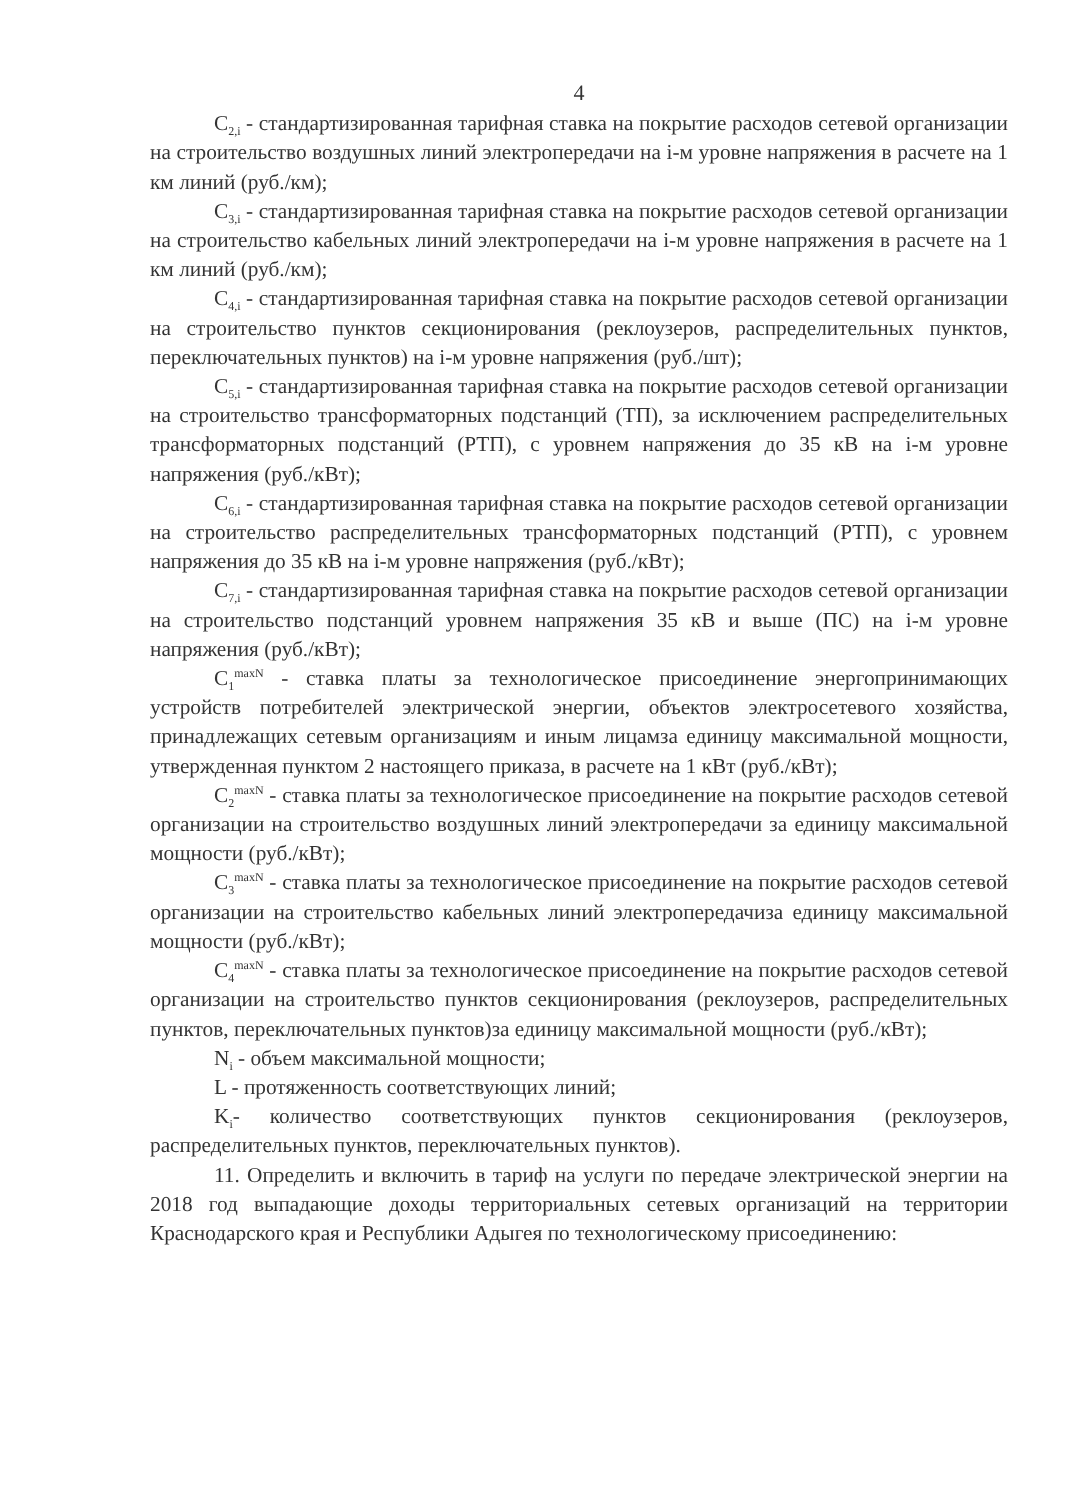4
C<sub>2,i</sub> - стандартизированная тарифная ставка на покрытие расходов сетевой организации на строительство воздушных линий электропередачи на i-м уровне напряжения в расчете на 1 км линий (руб./км);
C<sub>3,i</sub> - стандартизированная тарифная ставка на покрытие расходов сетевой организации на строительство кабельных линий электропередачи на i-м уровне напряжения в расчете на 1 км линий (руб./км);
C<sub>4,i</sub> - стандартизированная тарифная ставка на покрытие расходов сетевой организации на строительство пунктов секционирования (реклоузеров, распределительных пунктов, переключательных пунктов) на i-м уровне напряжения (руб./шт);
C<sub>5,i</sub> - стандартизированная тарифная ставка на покрытие расходов сетевой организации на строительство трансформаторных подстанций (ТП), за исключением распределительных трансформаторных подстанций (РТП), с уровнем напряжения до 35 кВ на i-м уровне напряжения (руб./кВт);
C<sub>6,i</sub> - стандартизированная тарифная ставка на покрытие расходов сетевой организации на строительство распределительных трансформаторных подстанций (РТП), с уровнем напряжения до 35 кВ на i-м уровне напряжения (руб./кВт);
C<sub>7,i</sub> - стандартизированная тарифная ставка на покрытие расходов сетевой организации на строительство подстанций уровнем напряжения 35 кВ и выше (ПС) на i-м уровне напряжения (руб./кВт);
C<sub>1</sub><sup>maxN</sup> - ставка платы за технологическое присоединение энергопринимающих устройств потребителей электрической энергии, объектов электросетевого хозяйства, принадлежащих сетевым организациям и иным лицамза единицу максимальной мощности, утвержденная пунктом 2 настоящего приказа, в расчете на 1 кВт (руб./кВт);
C<sub>2</sub><sup>maxN</sup> - ставка платы за технологическое присоединение на покрытие расходов сетевой организации на строительство воздушных линий электропередачи за единицу максимальной мощности (руб./кВт);
C<sub>3</sub><sup>maxN</sup> - ставка платы за технологическое присоединение на покрытие расходов сетевой организации на строительство кабельных линий электропередачиза единицу максимальной мощности (руб./кВт);
C<sub>4</sub><sup>maxN</sup> - ставка платы за технологическое присоединение на покрытие расходов сетевой организации на строительство пунктов секционирования (реклоузеров, распределительных пунктов, переключательных пунктов)за единицу максимальной мощности (руб./кВт);
N<sub>i</sub> - объем максимальной мощности;
L - протяженность соответствующих линий;
K<sub>i</sub>- количество соответствующих пунктов секционирования (реклоузеров, распределительных пунктов, переключательных пунктов).
11. Определить и включить в тариф на услуги по передаче электрической энергии на 2018 год выпадающие доходы территориальных сетевых организаций на территории Краснодарского края и Республики Адыгея по технологическому присоединению: